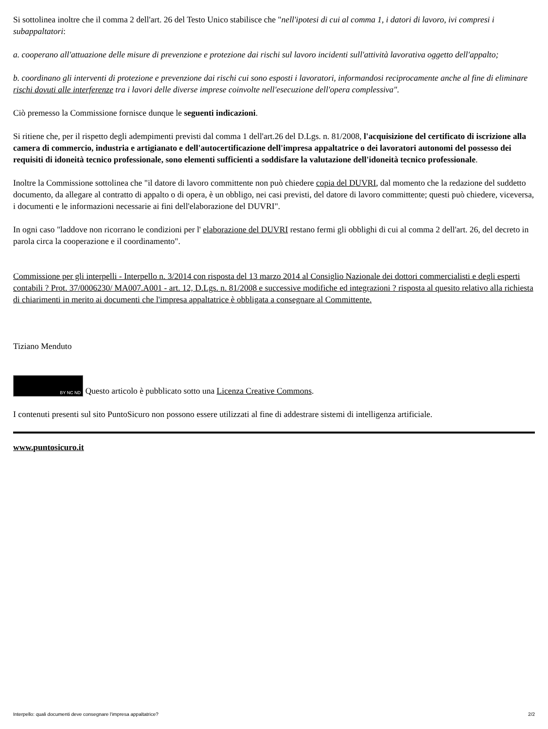Si sottolinea inoltre che il comma 2 dell'art. 26 del Testo Unico stabilisce che "nell'ipotesi di cui al comma 1, i datori di lavoro, ivi compresi i subappaltatori:
a. cooperano all'attuazione delle misure di prevenzione e protezione dai rischi sul lavoro incidenti sull'attività lavorativa oggetto dell'appalto;
b. coordinano gli interventi di protezione e prevenzione dai rischi cui sono esposti i lavoratori, informandosi reciprocamente anche al fine di eliminare rischi dovuti alle interferenze tra i lavori delle diverse imprese coinvolte nell'esecuzione dell'opera complessiva".
Ciò premesso la Commissione fornisce dunque le seguenti indicazioni.
Si ritiene che, per il rispetto degli adempimenti previsti dal comma 1 dell'art.26 del D.Lgs. n. 81/2008, l'acquisizione del certificato di iscrizione alla camera di commercio, industria e artigianato e dell'autocertificazione dell'impresa appaltatrice o dei lavoratori autonomi del possesso dei requisiti di idoneità tecnico professionale, sono elementi sufficienti a soddisfare la valutazione dell'idoneità tecnico professionale.
Inoltre la Commissione sottolinea che "il datore di lavoro committente non può chiedere copia del DUVRI, dal momento che la redazione del suddetto documento, da allegare al contratto di appalto o di opera, è un obbligo, nei casi previsti, del datore di lavoro committente; questi può chiedere, viceversa, i documenti e le informazioni necessarie ai fini dell'elaborazione del DUVRI".
In ogni caso "laddove non ricorrano le condizioni per l' elaborazione del DUVRI restano fermi gli obblighi di cui al comma 2 dell'art. 26, del decreto in parola circa la cooperazione e il coordinamento".
Commissione per gli interpelli - Interpello n. 3/2014 con risposta del 13 marzo 2014 al Consiglio Nazionale dei dottori commercialisti e degli esperti contabili ? Prot. 37/0006230/ MA007.A001 - art. 12, D.Lgs. n. 81/2008 e successive modifiche ed integrazioni ? risposta al quesito relativo alla richiesta di chiarimenti in merito ai documenti che l'impresa appaltatrice è obbligata a consegnare al Committente.
Tiziano Menduto
BY NC ND Questo articolo è pubblicato sotto una Licenza Creative Commons.
I contenuti presenti sul sito PuntoSicuro non possono essere utilizzati al fine di addestrare sistemi di intelligenza artificiale.
www.puntosicuro.it
Interpello: quali documenti deve consegnare l'impresa appaltatrice? 2/2